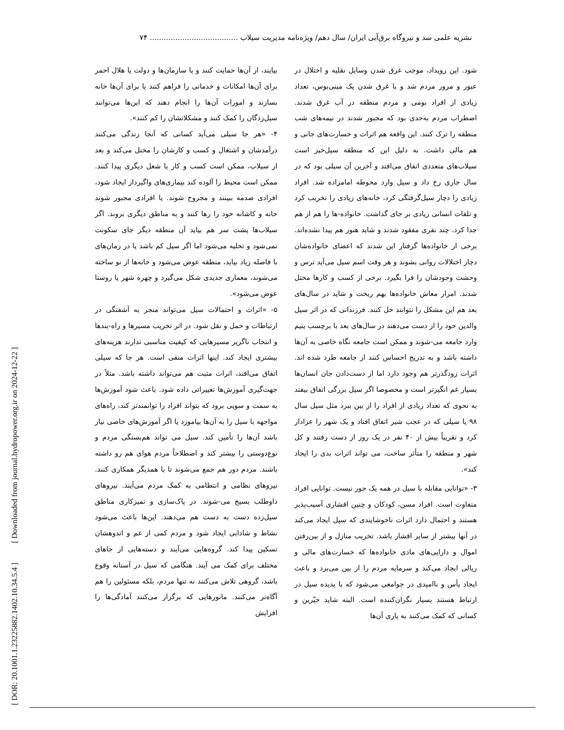نشریه علمی سد و نیروگاه برق‌آبی ایران/ سال دهم/ ویژه‌نامه مدیریت سیلاب ...................................... ۷۴
[ DOR: 20.1001.1.23225882.1402.10.34.5.4 ] [ Downloaded from journal.hydropower.org.ir on 2024-12-22 ]
شود. این رویداد، موجب غرق شدن وسایل نقلیه و اختلال در عبور و مرور مردم شد و با غرق شدن یک مینی‌بوس، تعداد زیادی از افراد بومی و مردم منطقه در آب غرق شدند. اضطراب مردم به‌حدی بود که مجبور شدند در نیمه‌های شب منطقه را ترک کنند. این واقعه هم اثرات و خسارت‌های جانی و هم مالی داشت. به دلیل این که منطقه سیل‌خیز است سیلاب‌های متعددی اتفاق می‌افتد و آخرین آن سیلی بود که در سال جاری رخ داد و سیل وارد محوطه امامزاده شد. افراد زیادی را دچار سیل‌گرفتگی کرد، خانه‌های زیادی را تخریب کرد و تلفات انسانی زیادی بر جای گذاشت. خانواده-ها را هم از هم جدا کرد. چند نفری مفقود شدند و شاید هنوز هم پیدا نشده‌اند. برخی از خانواده‌ها گرفتار این شدند که اعضای خانواده‌شان دچار اختلالات روانی بشوند و هر وقت اسم سیل می‌آید ترس و وحشت وجودشان را فرا بگیرد. برخی از کسب و کارها مختل شدند. امرار معاش خانواده‌ها بهم ریخت و شاید در سال‌های بعد هم این مشکل را نتوانند حل کنند. فرزندانی که در اثر سیل والدین خود را از دست می‌دهند در سال‌های بعد با برچسب یتیم وارد جامعه می-شوند و ممکن است جامعه نگاه خاصی به آن‌ها داشته باشد و به تدریج احساس کنند از جامعه طرد شده اند. اثرات زودگذرتر هم وجود دارد اما از دست‌دادن جان انسان‌ها بسیار غم انگیزتر است و مخصوصا اگر سیل بزرگی اتفاق بیفتد به نحوی که تعداد زیادی از افراد را از بین ببرد مثل سیل سال ۹۸ یا سیلی که در عجب شیر اتفاق افتاد و یک شهر را عزادار کرد و تقریباً بیش از ۴۰ نفر در یک روز از دست رفتند و کل شهر و منطقه را متأثر ساخت، می تواند اثرات بدی را ایجاد کند».
۳- «توانایی مقابله با سیل در همه یک جور نیست. توانایی افراد متفاوت است. افراد مسن، کودکان و چنین اقشاری آسیب‌پذیر هستند و احتمال دارد اثرات ناخوشایندی که سیل ایجاد می‌کند در آنها بیشتر از سایر اقشار باشد. تخریب منازل و از بین‌رفتن اموال و دارایی‌های مادی خانواده‌ها که خسارت‌های مالی و ریالی ایجاد می‌کند و سرمایه مردم را از بین می‌برد و باعث ایجاد یأس و ناامیدی در جوامعی می‌شود که با پدیده سیل در ارتباط هستند بسیار نگران‌کننده است. البته شاید خیّرین و کسانی که کمک می‌کنند به یاری آن‌ها
بیایند، از آن‌ها حمایت کنند و یا سازمان‌ها و دولت یا هلال احمر برای آن‌ها امکانات و خدماتی را فراهم کنند یا برای آن‌ها خانه بسازند و امورات آن‌ها را انجام دهند که این‌ها می‌توانند سیل‌زدگان را کمک کنند و مشکلاتشان را کم کنند».
۴- «هر جا سیلی می‌آید کسانی که آنجا زندگی می‌کنند درآمدشان و اشتغال و کسب و کارشان را مختل می‌کند و بعد از سیلاب، ممکن است کسب و کار یا شغل دیگری پیدا کنند. ممکن است محیط را آلوده کند بیماری‌های واگیردار ایجاد شود، افرادی صدمه ببینند و مجروح شوند. یا افرادی مجبور شوند خانه و کاشانه خود را رها کنند و به مناطق دیگری بروند. اگر سیلاب‌ها پشت سر هم بیاید آن منطقه دیگر جای سکونت نمی‌شود و تخلیه می‌شود اما اگر سیل کم باشد یا در زمان‌های با فاصله زیاد بیاید، منطقه عوض می‌شود و خانه‌ها از نو ساخته می‌شوند، معماری جدیدی شکل می‌گیرد و چهره شهر یا روستا عوض می‌شود».
۵- «اثرات و احتمالات سیل می‌تواند منجر به آشفتگی در ارتباطات و حمل و نقل شود. در اثر تخریب مسیرها و راه-بندها و انتخاب ناگزیر مسیرهایی که کیفیت مناسبی ندارند هزینه‌های بیشتری ایجاد کند. اینها اثرات منفی است. هر جا که سیلی اتفاق می‌افتد، اثرات مثبت هم می‌تواند داشته باشد. مثلاً در جهت‌گیری آموزش‌ها تغییراتی داده شود. باعث شود آموزش‌ها به سمت و سویی برود که بتواند افراد را توانمندتر کند، راه‌های مواجهه با سیل را به آن‌ها بیاموزد یا اگر آموزش‌های خاصی نیاز باشد آن‌ها را تأمین کند. سیل می تواند هم‌بستگی مردم و نوع‌دوستی را بیشتر کند و اصطلاحاً مردم هوای هم رو داشته باشند. مردم دور هم جمع می‌شوند تا با همدیگر همکاری کنند. نیروهای نظامی و انتظامی به کمک مردم می‌آیند. نیروهای داوطلب بسیج می-شوند. در پاک‌سازی و تمیزکاری مناطق سیل‌زده دست به دست هم می‌دهند. این‌ها باعث می‌شود نشاط و شادابی ایجاد شود و مردم کمی از غم و اندوهشان تسکین پیدا کند. گروه‌هایی می‌آیند و دسته‌هایی از جاهای مختلف برای کمک می آیند. هنگامی که سیل در آستانه وقوع باشد، گروهی تلاش می‌کنند نه تنها مردم، بلکه مسئولین را هم آگاه‌تر می‌کنند. مانورهایی که برگزار می‌کنند آمادگی‌ها را افزایش